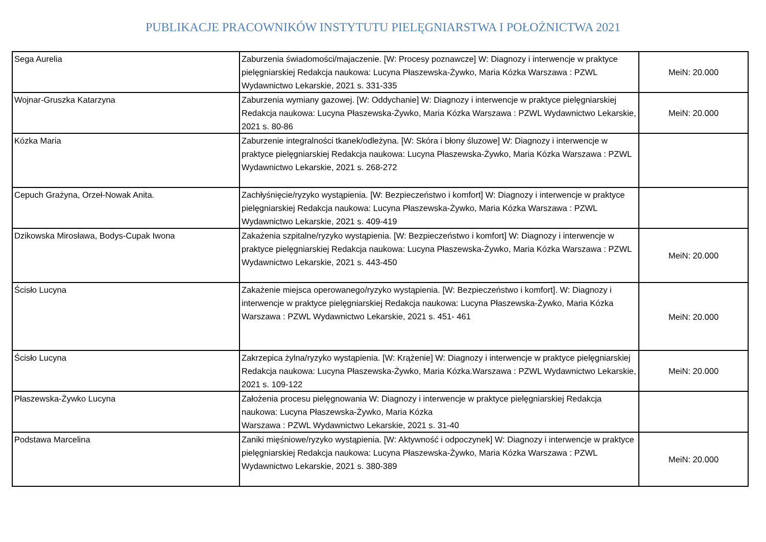PUBLIKACJE PRACOWNIKÓW INSTYTUTU PIELĘGNIARSTWA I POŁOŻNICTWA 2021
| Sega Aurelia | Zaburzenia świadomości/majaczenie. [W: Procesy poznawcze] W: Diagnozy i interwencje w praktyce pielęgniarskiej Redakcja naukowa: Lucyna Płaszewska-Żywko, Maria Kózka Warszawa : PZWL Wydawnictwo Lekarskie, 2021 s. 331-335 | MeiN: 20.000 |
| Wojnar-Gruszka Katarzyna | Zaburzenia wymiany gazowej. [W: Oddychanie] W: Diagnozy i interwencje w praktyce pielęgniarskiej Redakcja naukowa: Lucyna Płaszewska-Żywko, Maria Kózka Warszawa : PZWL Wydawnictwo Lekarskie, 2021 s. 80-86 | MeiN: 20.000 |
| Kózka Maria | Zaburzenie integralności tkanek/odleżyna. [W: Skóra i błony śluzowe] W: Diagnozy i interwencje w praktyce pielęgniarskiej Redakcja naukowa: Lucyna Płaszewska-Żywko, Maria Kózka Warszawa : PZWL Wydawnictwo Lekarskie, 2021 s. 268-272 | |
| Cepuch Grażyna, Orzeł-Nowak Anita. | Zachłyśnięcie/ryzyko wystąpienia. [W: Bezpieczeństwo i komfort] W: Diagnozy i interwencje w praktyce pielęgniarskiej Redakcja naukowa: Lucyna Płaszewska-Żywko, Maria Kózka Warszawa : PZWL Wydawnictwo Lekarskie, 2021 s. 409-419 | |
| Dzikowska Mirosława, Bodys-Cupak Iwona | Zakażenia szpitalne/ryzyko wystąpienia. [W: Bezpieczeństwo i komfort] W: Diagnozy i interwencje w praktyce pielęgniarskiej Redakcja naukowa: Lucyna Płaszewska-Żywko, Maria Kózka Warszawa : PZWL Wydawnictwo Lekarskie, 2021 s. 443-450 | MeiN: 20.000 |
| Ścisło Lucyna | Zakażenie miejsca operowanego/ryzyko wystąpienia. [W: Bezpieczeństwo i komfort]. W: Diagnozy i interwencje w praktyce pielęgniarskiej Redakcja naukowa: Lucyna Płaszewska-Żywko, Maria Kózka Warszawa : PZWL Wydawnictwo Lekarskie, 2021 s. 451- 461 | MeiN: 20.000 |
| Ścisło Lucyna | Zakrzepica żylna/ryzyko wystąpienia. [W: Krążenie] W: Diagnozy i interwencje w praktyce pielęgniarskiej Redakcja naukowa: Lucyna Płaszewska-Żywko, Maria Kózka.Warszawa : PZWL Wydawnictwo Lekarskie, 2021 s. 109-122 | MeiN: 20.000 |
| Płaszewska-Żywko Lucyna | Założenia procesu pielęgnowania W: Diagnozy i interwencje w praktyce pielęgniarskiej Redakcja naukowa: Lucyna Płaszewska-Żywko, Maria Kózka Warszawa : PZWL Wydawnictwo Lekarskie, 2021 s. 31-40 | |
| Podstawa Marcelina | Zaniki mięśniowe/ryzyko wystąpienia. [W: Aktywność i odpoczynek] W: Diagnozy i interwencje w praktyce pielęgniarskiej Redakcja naukowa: Lucyna Płaszewska-Żywko, Maria Kózka Warszawa : PZWL Wydawnictwo Lekarskie, 2021 s. 380-389 | MeiN: 20.000 |